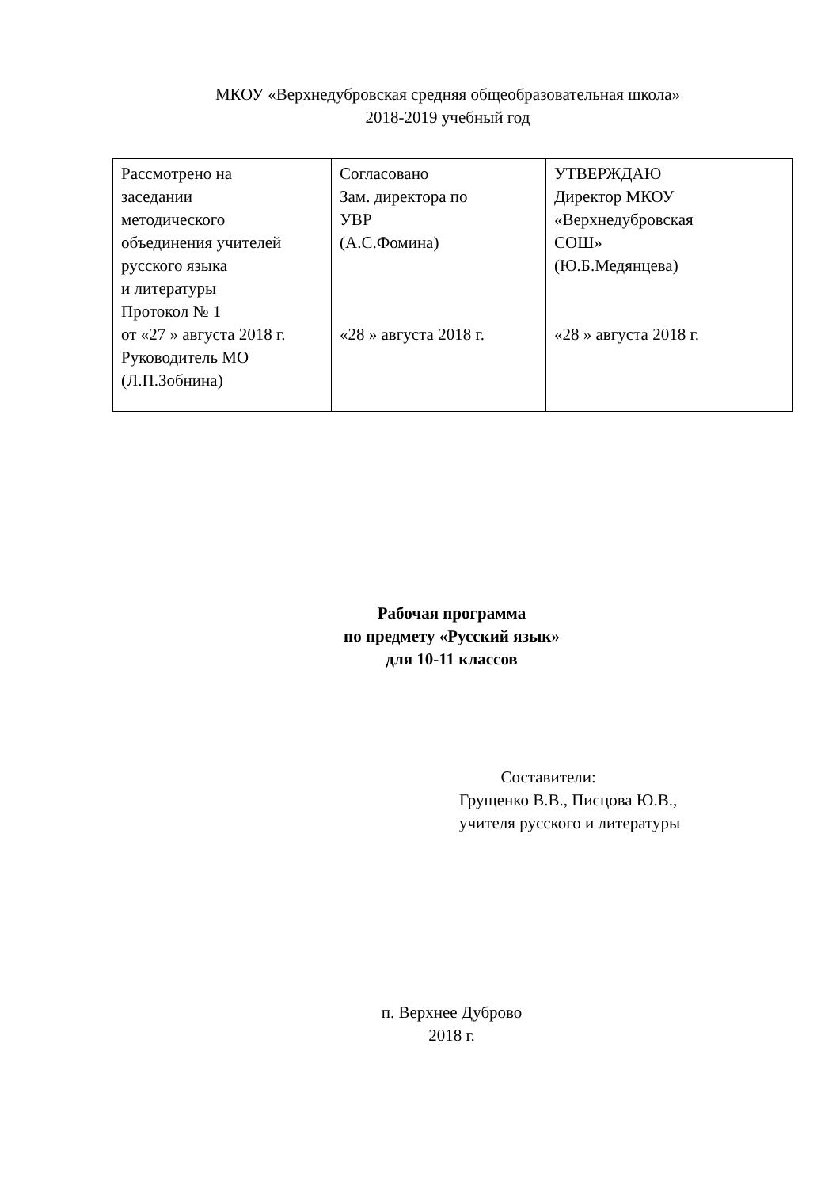МКОУ «Верхнедубровская средняя общеобразовательная школа»
2018-2019 учебный год
| Рассмотрено на заседании методического объединения учителей русского языка и литературы Протокол № 1 от «27 » августа 2018 г. Руководитель МО (Л.П.Зобнина) | Согласовано Зам. директора по УВР (А.С.Фомина) «28 » августа 2018 г. | УТВЕРЖДАЮ Директор МКОУ «Верхнедубровская СОШ» (Ю.Б.Медянцева) «28 » августа 2018 г. |
Рабочая программа
по предмету «Русский язык»
для 10-11 классов
Составители:
Грущенко В.В., Писцова Ю.В.,
учителя русского и литературы
п. Верхнее Дуброво
2018 г.